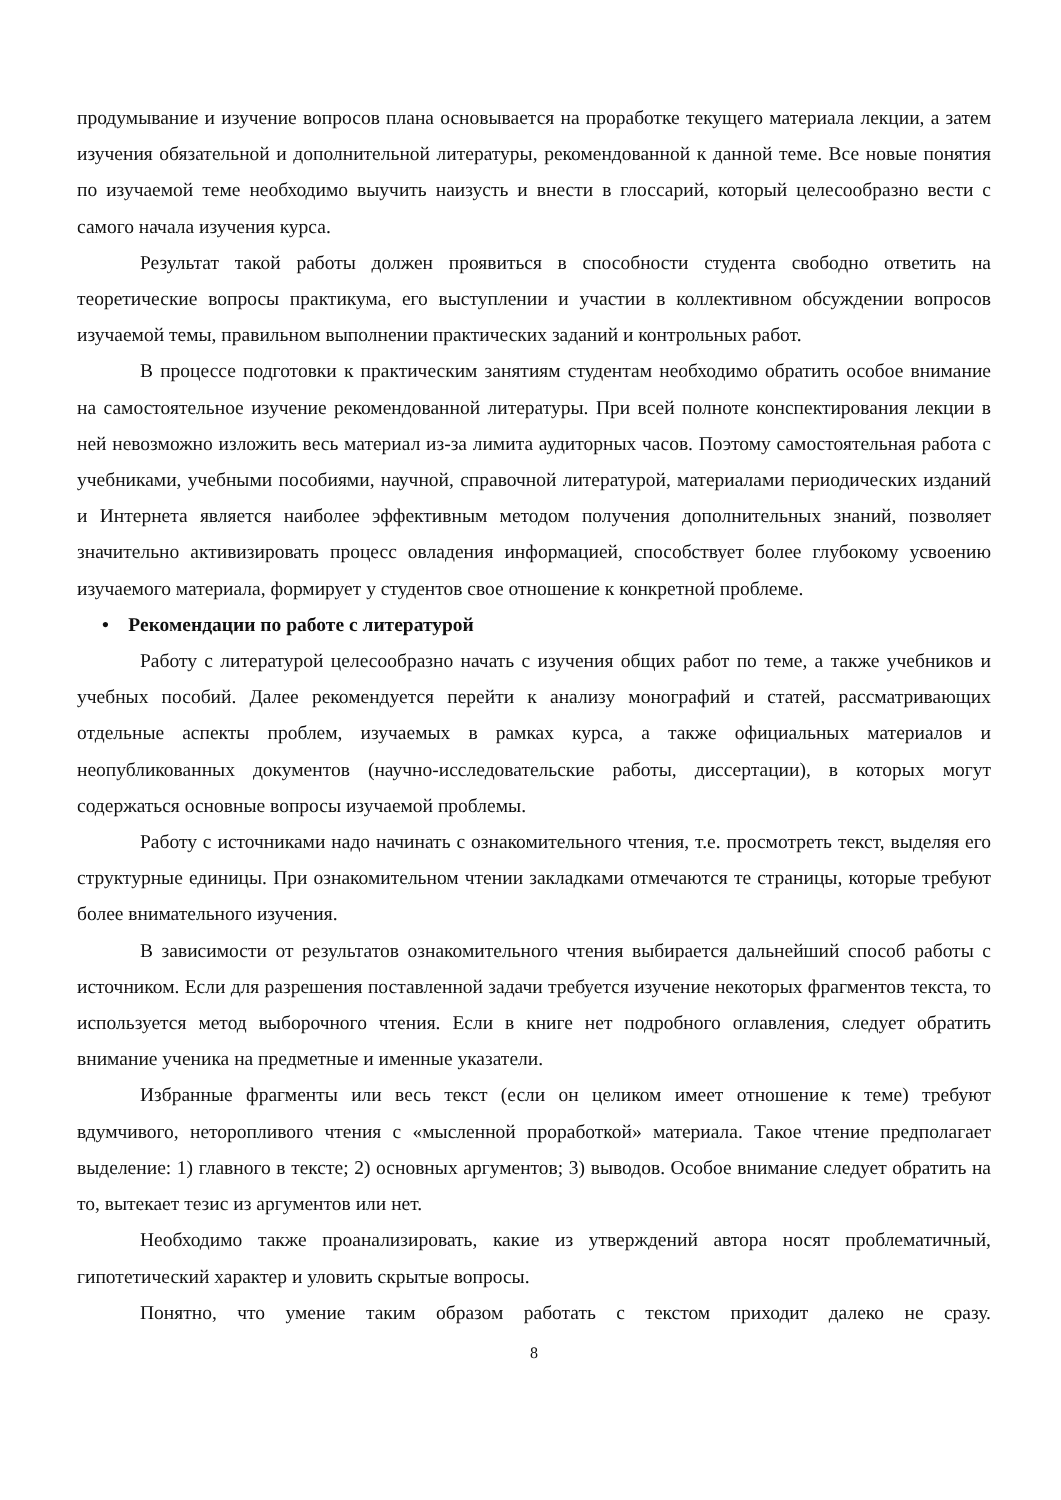продумывание и изучение вопросов плана основывается на проработке текущего материала лекции, а затем изучения обязательной и дополнительной литературы, рекомендованной к данной теме. Все новые понятия по изучаемой теме необходимо выучить наизусть и внести в глоссарий, который целесообразно вести с самого начала изучения курса.
Результат такой работы должен проявиться в способности студента свободно ответить на теоретические вопросы практикума, его выступлении и участии в коллективном обсуждении вопросов изучаемой темы, правильном выполнении практических заданий и контрольных работ.
В процессе подготовки к практическим занятиям студентам необходимо обратить особое внимание на самостоятельное изучение рекомендованной литературы. При всей полноте конспектирования лекции в ней невозможно изложить весь материал из-за лимита аудиторных часов. Поэтому самостоятельная работа с учебниками, учебными пособиями, научной, справочной литературой, материалами периодических изданий и Интернета является наиболее эффективным методом получения дополнительных знаний, позволяет значительно активизировать процесс овладения информацией, способствует более глубокому усвоению изучаемого материала, формирует у студентов свое отношение к конкретной проблеме.
• Рекомендации по работе с литературой
Работу с литературой целесообразно начать с изучения общих работ по теме, а также учебников и учебных пособий. Далее рекомендуется перейти к анализу монографий и статей, рассматривающих отдельные аспекты проблем, изучаемых в рамках курса, а также официальных материалов и неопубликованных документов (научно-исследовательские работы, диссертации), в которых могут содержаться основные вопросы изучаемой проблемы.
Работу с источниками надо начинать с ознакомительного чтения, т.е. просмотреть текст, выделяя его структурные единицы. При ознакомительном чтении закладками отмечаются те страницы, которые требуют более внимательного изучения.
В зависимости от результатов ознакомительного чтения выбирается дальнейший способ работы с источником. Если для разрешения поставленной задачи требуется изучение некоторых фрагментов текста, то используется метод выборочного чтения. Если в книге нет подробного оглавления, следует обратить внимание ученика на предметные и именные указатели.
Избранные фрагменты или весь текст (если он целиком имеет отношение к теме) требуют вдумчивого, неторопливого чтения с «мысленной проработкой» материала. Такое чтение предполагает выделение: 1) главного в тексте; 2) основных аргументов; 3) выводов. Особое внимание следует обратить на то, вытекает тезис из аргументов или нет.
Необходимо также проанализировать, какие из утверждений автора носят проблематичный, гипотетический характер и уловить скрытые вопросы.
Понятно, что умение таким образом работать с текстом приходит далеко не сразу.
8